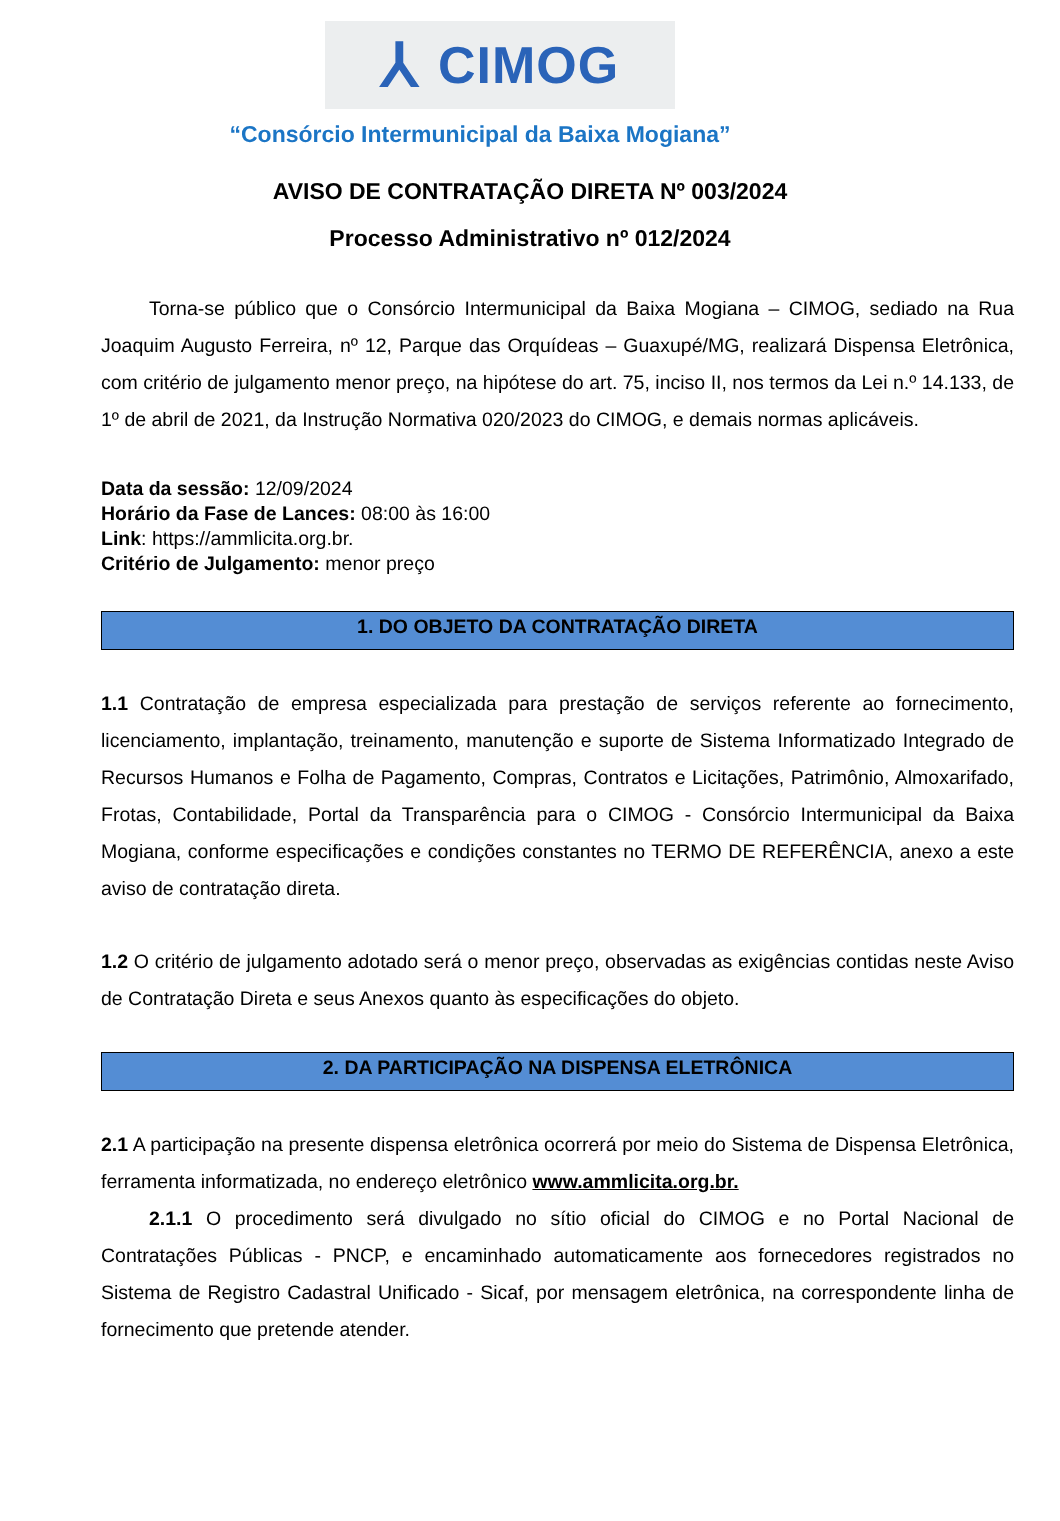⅄ CIMOG
“Consórcio Intermunicipal da Baixa Mogiana”
AVISO DE CONTRATAÇÃO DIRETA Nº 003/2024
Processo Administrativo nº 012/2024
Torna-se público que o Consórcio Intermunicipal da Baixa Mogiana – CIMOG, sediado na Rua Joaquim Augusto Ferreira, nº 12, Parque das Orquídeas – Guaxupé/MG, realizará Dispensa Eletrônica, com critério de julgamento menor preço, na hipótese do art. 75, inciso II, nos termos da Lei n.º 14.133, de 1º de abril de 2021, da Instrução Normativa 020/2023 do CIMOG, e demais normas aplicáveis.
Data da sessão: 12/09/2024
Horário da Fase de Lances: 08:00 às 16:00
Link: https://ammlicita.org.br.
Critério de Julgamento: menor preço
1. DO OBJETO DA CONTRATAÇÃO DIRETA
1.1 Contratação de empresa especializada para prestação de serviços referente ao fornecimento, licenciamento, implantação, treinamento, manutenção e suporte de Sistema Informatizado Integrado de Recursos Humanos e Folha de Pagamento, Compras, Contratos e Licitações, Patrimônio, Almoxarifado, Frotas, Contabilidade, Portal da Transparência para o CIMOG - Consórcio Intermunicipal da Baixa Mogiana, conforme especificações e condições constantes no TERMO DE REFERÊNCIA, anexo a este aviso de contratação direta.
1.2 O critério de julgamento adotado será o menor preço, observadas as exigências contidas neste Aviso de Contratação Direta e seus Anexos quanto às especificações do objeto.
2. DA PARTICIPAÇÃO NA DISPENSA ELETRÔNICA
2.1 A participação na presente dispensa eletrônica ocorrerá por meio do Sistema de Dispensa Eletrônica, ferramenta informatizada, no endereço eletrônico www.ammlicita.org.br.
2.1.1 O procedimento será divulgado no sítio oficial do CIMOG e no Portal Nacional de Contratações Públicas - PNCP, e encaminhado automaticamente aos fornecedores registrados no Sistema de Registro Cadastral Unificado - Sicaf, por mensagem eletrônica, na correspondente linha de fornecimento que pretende atender.